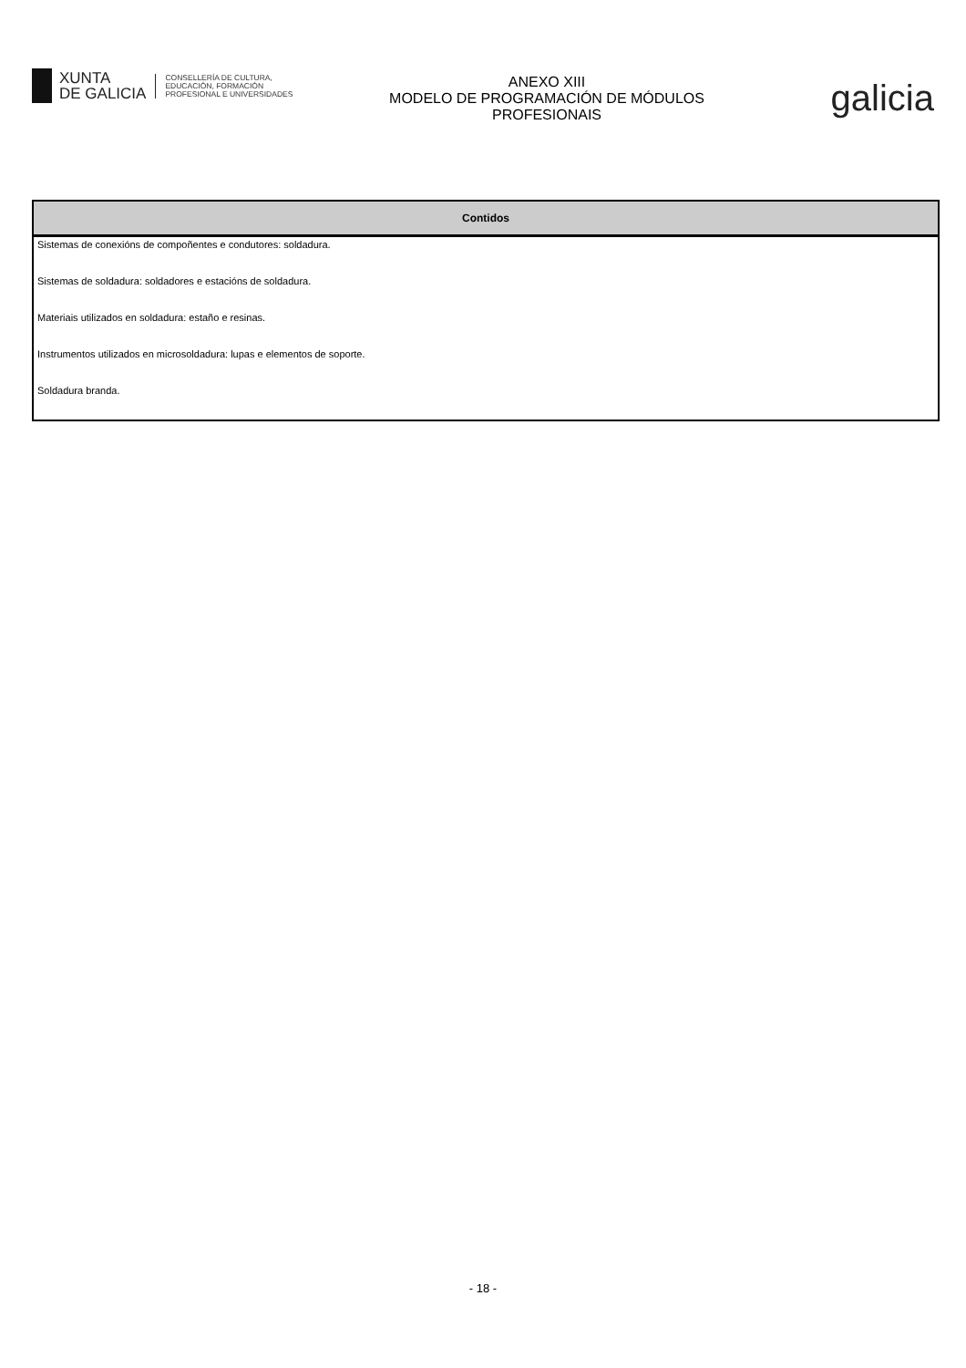XUNTA
DE GALICIA
CONSELLERÍA DE CULTURA,
EDUCACIÓN, FORMACIÓN
PROFESIONAL E UNIVERSIDADES
ANEXO XIII
MODELO DE PROGRAMACIÓN DE MÓDULOS
PROFESIONAIS
galicia
| Contidos |
| --- |
| Sistemas de conexións de compoñentes e condutores: soldadura. |
| Sistemas de soldadura: soldadores e estacións de soldadura. |
| Materiais utilizados en soldadura: estaño e resinas. |
| Instrumentos utilizados en microsoldadura: lupas e elementos de soporte. |
| Soldadura branda. |
- 18 -